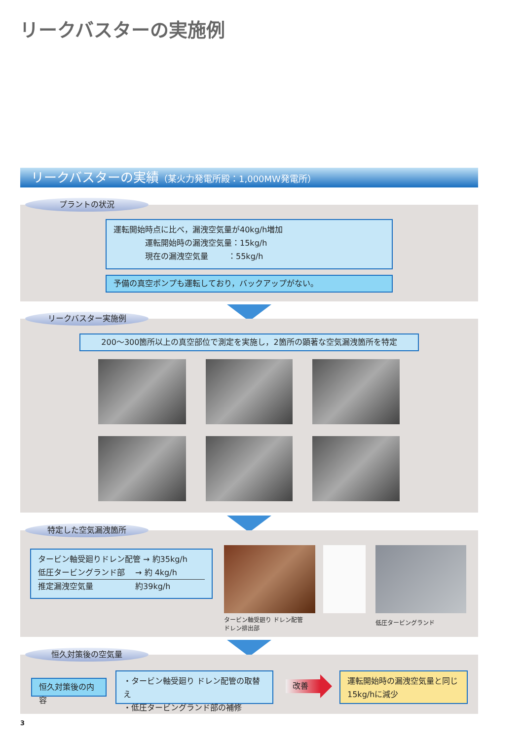リークバスターの実施例
リークバスターの実績（某火力発電所殿：1,000MW発電所）
プラントの状況
運転開始時点に比べ，漏洩空気量が40kg/h増加
    運転開始時の漏洩空気量：15kg/h
    現在の漏洩空気量   ：55kg/h
予備の真空ポンプも運転しており，バックアップがない。
リークバスター実施例
200～300箇所以上の真空部位で測定を実施し，2箇所の顕著な空気漏洩箇所を特定
特定した空気漏洩箇所
タービン軸受廻りドレン配管 → 約35kg/h
低圧タービングランド部  → 約 4kg/h
推定漏洩空気量      約39kg/h
タービン軸受廻り ドレン配管
ドレン排出部
低圧タービングランド
恒久対策後の空気量
恒久対策後の内容
・タービン軸受廻り ドレン配管の取替え
・低圧タービングランド部の補修
改善
運転開始時の漏洩空気量と同じ
15kg/hに減少
3